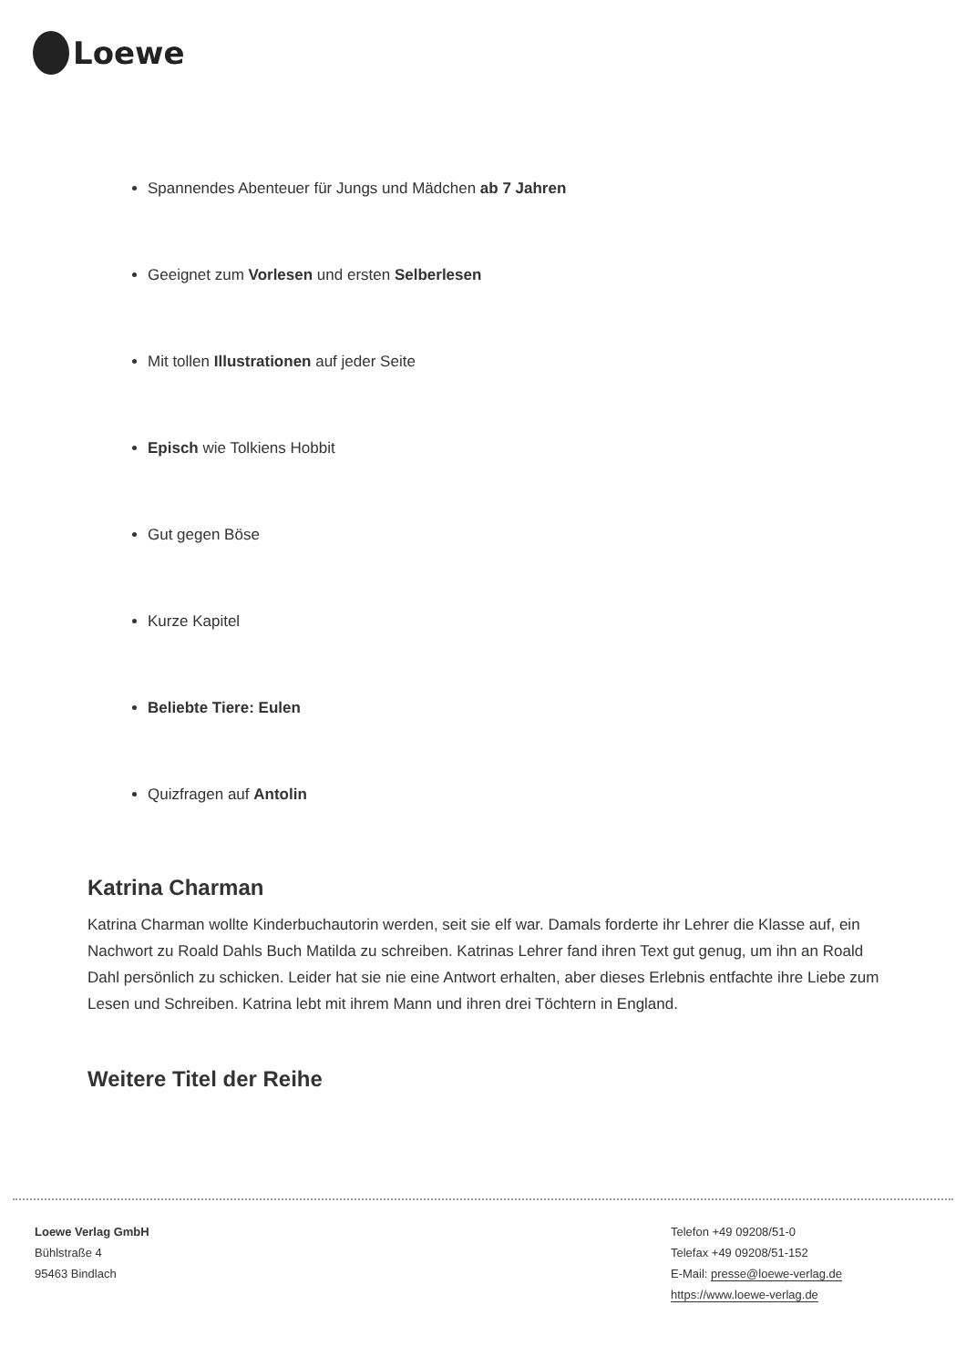Loewe
Spannendes Abenteuer für Jungs und Mädchen ab 7 Jahren
Geeignet zum Vorlesen und ersten Selberlesen
Mit tollen Illustrationen auf jeder Seite
Episch wie Tolkiens Hobbit
Gut gegen Böse
Kurze Kapitel
Beliebte Tiere: Eulen
Quizfragen auf Antolin
Katrina Charman
Katrina Charman wollte Kinderbuchautorin werden, seit sie elf war. Damals forderte ihr Lehrer die Klasse auf, ein Nachwort zu Roald Dahls Buch Matilda zu schreiben. Katrinas Lehrer fand ihren Text gut genug, um ihn an Roald Dahl persönlich zu schicken. Leider hat sie nie eine Antwort erhalten, aber dieses Erlebnis entfachte ihre Liebe zum Lesen und Schreiben. Katrina lebt mit ihrem Mann und ihren drei Töchtern in England.
Weitere Titel der Reihe
Loewe Verlag GmbH
Bühlstraße 4
95463 Bindlach
Telefon +49 09208/51-0
Telefax +49 09208/51-152
E-Mail: presse@loewe-verlag.de
https://www.loewe-verlag.de